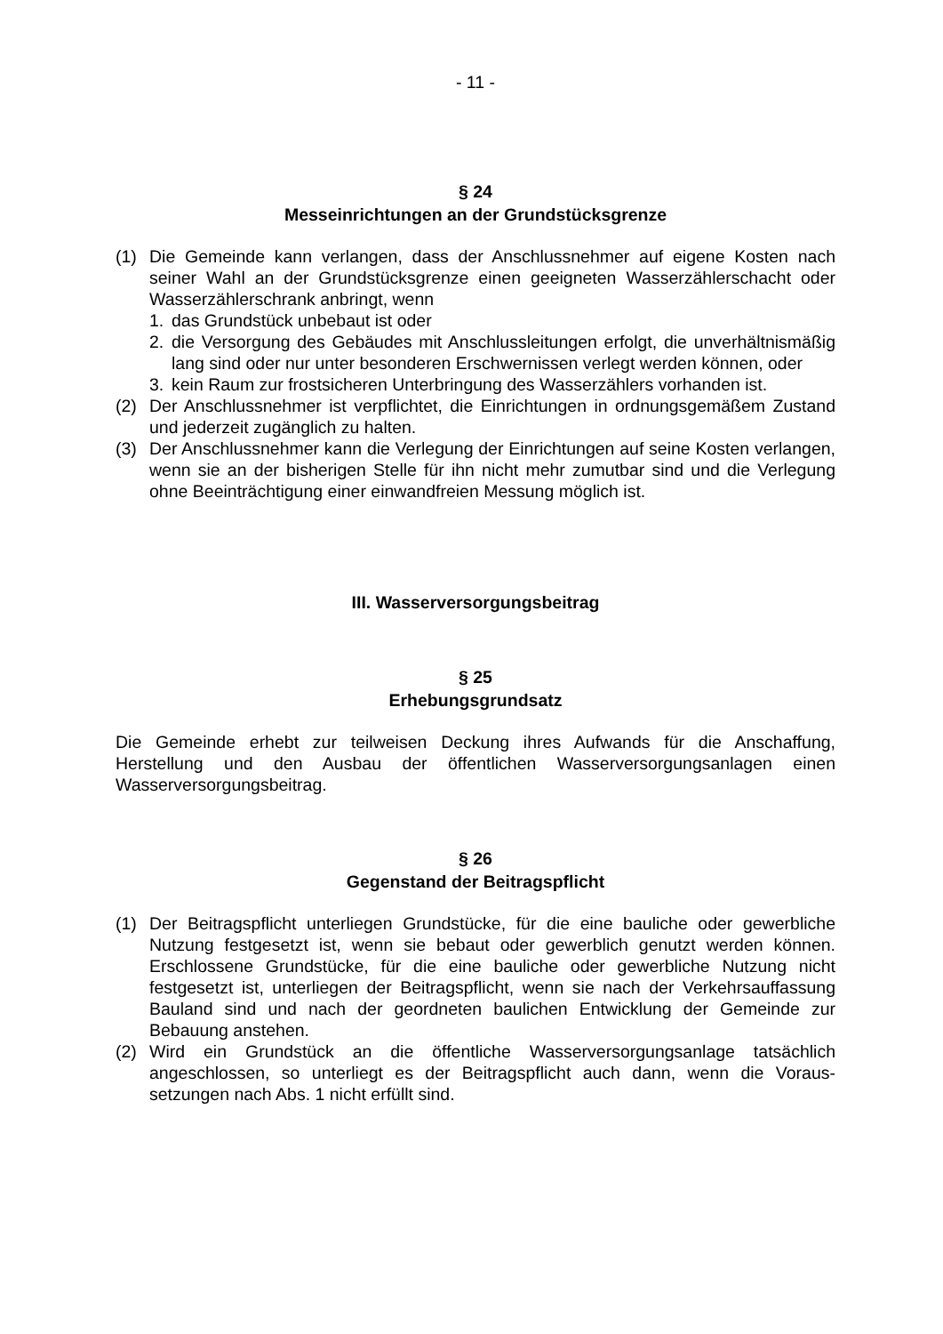- 11 -
§ 24
Messeinrichtungen an der Grundstücksgrenze
(1) Die Gemeinde kann verlangen, dass der Anschlussnehmer auf eigene Kosten nach seiner Wahl an der Grundstücksgrenze einen geeigneten Wasserzähler­schacht oder Wasserzählerschrank anbringt, wenn
1. das Grundstück unbebaut ist oder
2. die Versorgung des Gebäudes mit Anschlussleitungen erfolgt, die unverhält­nismäßig lang sind oder nur unter besonderen Erschwernissen verlegt werden können, oder
3. kein Raum zur frostsicheren Unterbringung des Wasserzählers vorhanden ist.
(2) Der Anschlussnehmer ist verpflichtet, die Einrichtungen in ordnungsgemäßem Zustand und jederzeit zugänglich zu halten.
(3) Der Anschlussnehmer kann die Verlegung der Einrichtungen auf seine Kosten verlangen, wenn sie an der bisherigen Stelle für ihn nicht mehr zumutbar sind und die Verlegung ohne Beeinträchtigung einer einwandfreien Messung möglich ist.
III. Wasserversorgungsbeitrag
§ 25
Erhebungsgrundsatz
Die Gemeinde erhebt zur teilweisen Deckung ihres Aufwands für die Anschaffung, Herstellung und den Ausbau der öffentlichen Wasserversorgungsanlagen einen Wasserversorgungsbeitrag.
§ 26
Gegenstand der Beitragspflicht
(1) Der Beitragspflicht unterliegen Grundstücke, für die eine bauliche oder gewerbli­che Nutzung festgesetzt ist, wenn sie bebaut oder gewerblich genutzt werden können. Erschlossene Grundstücke, für die eine bauliche oder gewerbliche Nut­zung nicht festgesetzt ist, unterliegen der Beitragspflicht, wenn sie nach der Ver­kehrsauffassung Bauland sind und nach der geordneten baulichen Entwicklung der Gemeinde zur Bebauung anstehen.
(2) Wird ein Grundstück an die öffentliche Wasserversorgungsanlage tatsächlich angeschlossen, so unterliegt es der Beitragspflicht auch dann, wenn die Voraus­setzungen nach Abs. 1 nicht erfüllt sind.